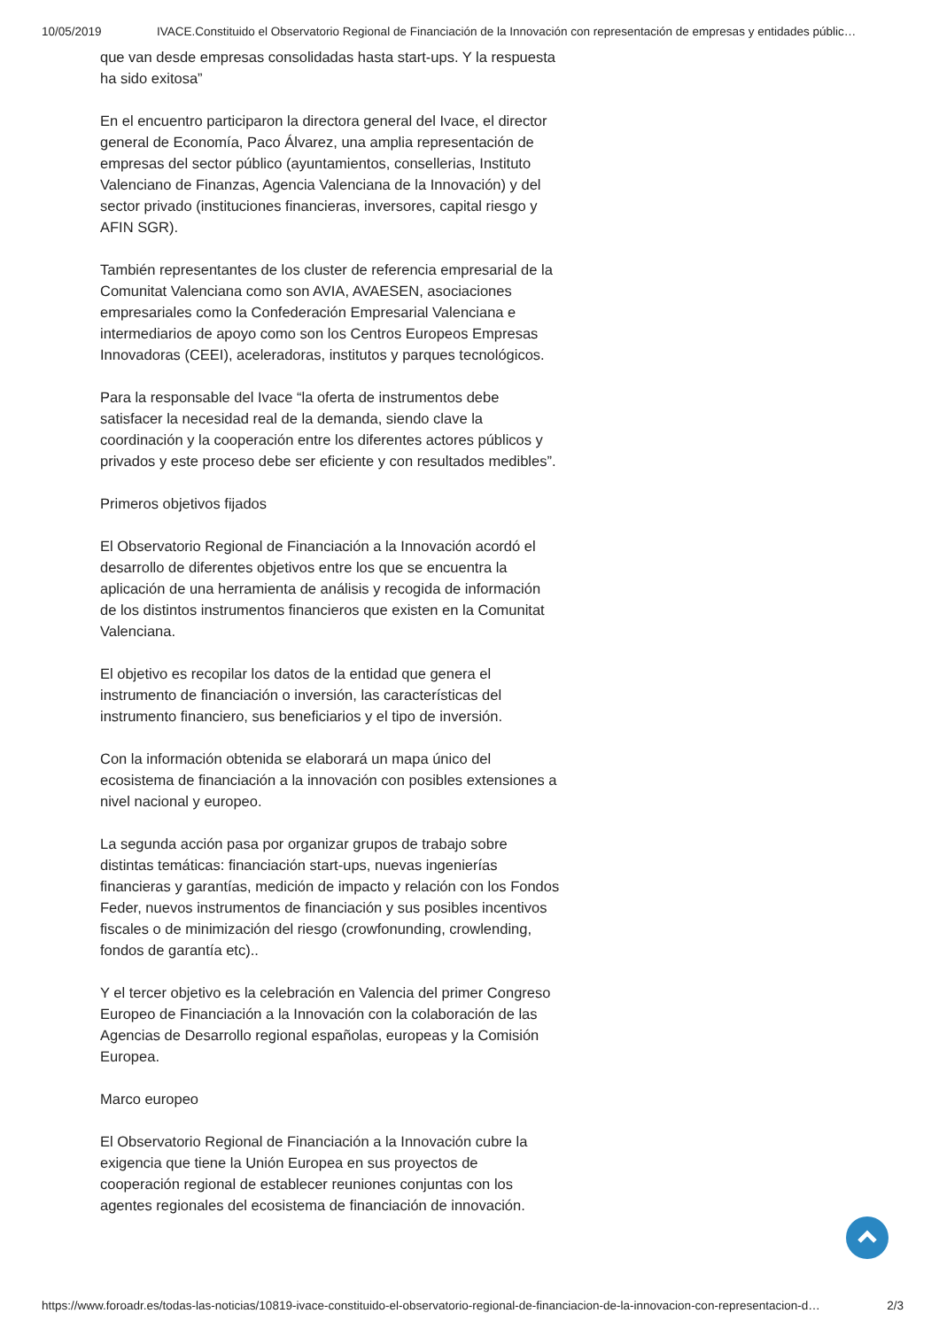10/05/2019 IVACE.Constituido el Observatorio Regional de Financiación de la Innovación con representación de empresas y entidades públic…
que van desde empresas consolidadas hasta start-ups. Y la respuesta ha sido exitosa”
En el encuentro participaron la directora general del Ivace, el director general de Economía, Paco Álvarez, una amplia representación de empresas del sector público (ayuntamientos, consellerias, Instituto Valenciano de Finanzas, Agencia Valenciana de la Innovación) y del sector privado (instituciones financieras, inversores, capital riesgo y AFIN SGR).
También representantes de los cluster de referencia empresarial de la Comunitat Valenciana como son AVIA, AVAESEN, asociaciones empresariales como la Confederación Empresarial Valenciana e intermediarios de apoyo como son los Centros Europeos Empresas Innovadoras (CEEI), aceleradoras, institutos y parques tecnológicos.
Para la responsable del Ivace “la oferta de instrumentos debe satisfacer la necesidad real de la demanda, siendo clave la coordinación y la cooperación entre los diferentes actores públicos y privados y este proceso debe ser eficiente y con resultados medibles”.
Primeros objetivos fijados
El Observatorio Regional de Financiación a la Innovación acordó el desarrollo de diferentes objetivos entre los que se encuentra la aplicación de una herramienta de análisis y recogida de información de los distintos instrumentos financieros que existen en la Comunitat Valenciana.
El objetivo es recopilar los datos de la entidad que genera el instrumento de financiación o inversión, las características del instrumento financiero, sus beneficiarios y el tipo de inversión.
Con la información obtenida se elaborará un mapa único del ecosistema de financiación a la innovación con posibles extensiones a nivel nacional y europeo.
La segunda acción pasa por organizar grupos de trabajo sobre distintas temáticas: financiación start-ups, nuevas ingenierías financieras y garantías, medición de impacto y relación con los Fondos Feder, nuevos instrumentos de financiación y sus posibles incentivos fiscales o de minimización del riesgo (crowfonunding, crowlending, fondos de garantía etc)..
Y el tercer objetivo es la celebración en Valencia del primer Congreso Europeo de Financiación a la Innovación con la colaboración de las Agencias de Desarrollo regional españolas, europeas y la Comisión Europea.
Marco europeo
El Observatorio Regional de Financiación a la Innovación cubre la exigencia que tiene la Unión Europea en sus proyectos de cooperación regional de establecer reuniones conjuntas con los agentes regionales del ecosistema de financiación de innovación.
https://www.foroadr.es/todas-las-noticias/10819-ivace-constituido-el-observatorio-regional-de-financiacion-de-la-innovacion-con-representacion-d… 2/3